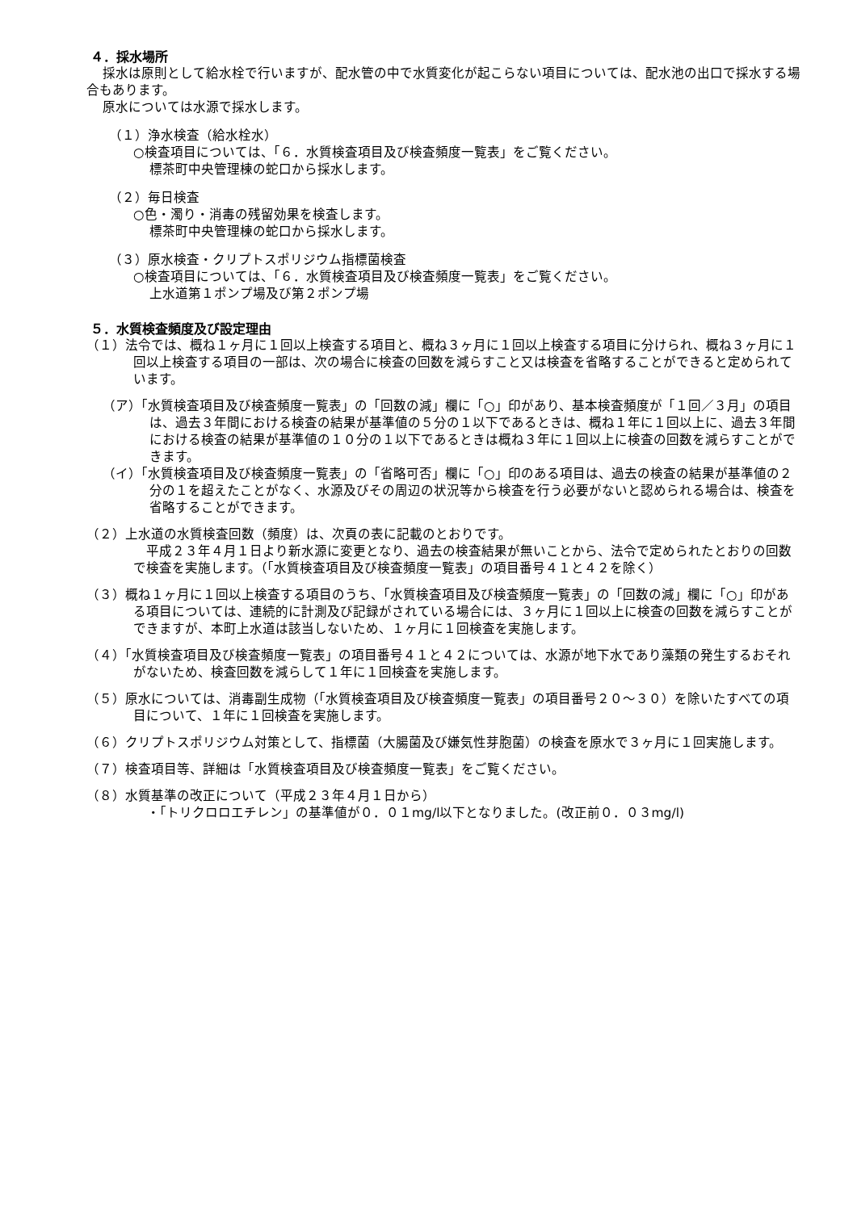４．採水場所
採水は原則として給水栓で行いますが、配水管の中で水質変化が起こらない項目については、配水池の出口で採水する場合もあります。
原水については水源で採水します。
（１）浄水検査（給水栓水）
○検査項目については、「６．水質検査項目及び検査頻度一覧表」をご覧ください。
標茶町中央管理棟の蛇口から採水します。
（２）毎日検査
○色・濁り・消毒の残留効果を検査します。
標茶町中央管理棟の蛇口から採水します。
（３）原水検査・クリプトスポリジウム指標菌検査
○検査項目については、「６．水質検査項目及び検査頻度一覧表」をご覧ください。
上水道第１ポンプ場及び第２ポンプ場
５．水質検査頻度及び設定理由
（１）法令では、概ね１ヶ月に１回以上検査する項目と、概ね３ヶ月に１回以上検査する項目に分けられ、概ね３ヶ月に１回以上検査する項目の一部は、次の場合に検査の回数を減らすこと又は検査を省略することができると定められています。
（ア）「水質検査項目及び検査頻度一覧表」の「回数の減」欄に「○」印があり、基本検査頻度が「１回／３月」の項目は、過去３年間における検査の結果が基準値の５分の１以下であるときは、概ね１年に１回以上に、過去３年間における検査の結果が基準値の１０分の１以下であるときは概ね３年に１回以上に検査の回数を減らすことができます。
（イ）「水質検査項目及び検査頻度一覧表」の「省略可否」欄に「○」印のある項目は、過去の検査の結果が基準値の２分の１を超えたことがなく、水源及びその周辺の状況等から検査を行う必要がないと認められる場合は、検査を省略することができます。
（２）上水道の水質検査回数（頻度）は、次頁の表に記載のとおりです。
　平成２３年４月１日より新水源に変更となり、過去の検査結果が無いことから、法令で定められたとおりの回数で検査を実施します。（「水質検査項目及び検査頻度一覧表」の項目番号４１と４２を除く）
（３）概ね１ヶ月に１回以上検査する項目のうち、「水質検査項目及び検査頻度一覧表」の「回数の減」欄に「○」印がある項目については、連続的に計測及び記録がされている場合には、３ヶ月に１回以上に検査の回数を減らすことができますが、本町上水道は該当しないため、１ヶ月に１回検査を実施します。
（４）「水質検査項目及び検査頻度一覧表」の項目番号４１と４２については、水源が地下水であり藻類の発生するおそれがないため、検査回数を減らして１年に１回検査を実施します。
（５）原水については、消毒副生成物（「水質検査項目及び検査頻度一覧表」の項目番号２０～３０）を除いたすべての項目について、１年に１回検査を実施します。
（６）クリプトスポリジウム対策として、指標菌（大腸菌及び嫌気性芽胞菌）の検査を原水で３ヶ月に１回実施します。
（７）検査項目等、詳細は「水質検査項目及び検査頻度一覧表」をご覧ください。
（８）水質基準の改正について（平成２３年４月１日から）
・「トリクロロエチレン」の基準値が０．０１mg/l以下となりました。(改正前０．０３mg/l)